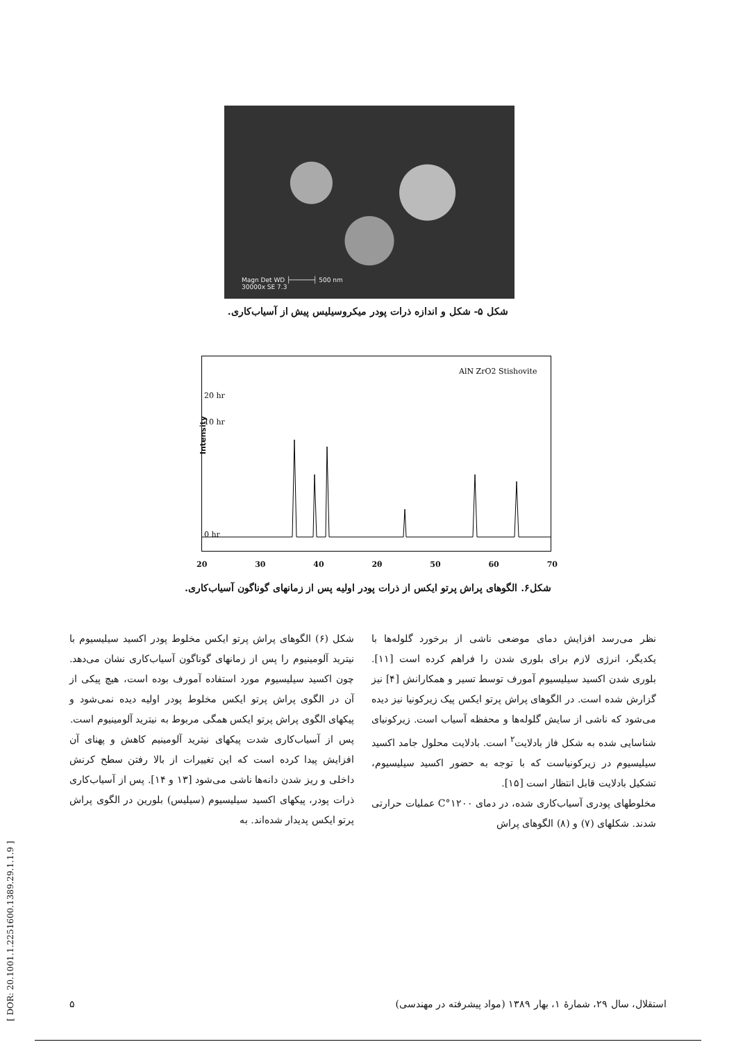Magn Det WD ├──────┤ 500 nm
30000x SE 7.3
شکل ۵- شکل و اندازه ذرات پودر میکروسیلیس پیش از آسیاب‌کاری.
AlN ZrO2 Stishovite
20 hr
10 hr
0 hr
Intensity
20 30 40 2θ 50 60 70
شکل۶. الگوهای پراش پرتو ایکس از ذرات پودر اولیه پس از زمانهای گوناگون آسیاب‌کاری.
شکل (۶) الگوهای پراش پرتو ایکس مخلوط پودر اکسید سیلیسیوم با نیترید آلومینیوم را پس از زمانهای گوناگون آسیاب‌کاری نشان می‌دهد. چون اکسید سیلیسیوم مورد استفاده آمورف بوده است، هیچ پیکی از آن در الگوی پراش پرتو ایکس مخلوط پودر اولیه دیده نمی‌شود و پیکهای الگوی پراش پرتو ایکس همگی مربوط به نیترید آلومینیوم است.
پس از آسیاب‌کاری شدت پیکهای نیترید آلومینیم کاهش و پهنای آن افزایش پیدا کرده است که این تغییرات از بالا رفتن سطح کرنش داخلی و ریز شدن دانه‌ها ناشی می‌شود [۱۳ و ۱۴]. پس از آسیاب‌کاری ذرات پودر، پیکهای اکسید سیلیسیوم (سیلیس) بلورین در الگوی پراش پرتو ایکس پدیدار شده‌اند. به
نظر می‌رسد افزایش دمای موضعی ناشی از برخورد گلوله‌ها با یکدیگر، انرژی لازم برای بلوری شدن را فراهم کرده است [۱۱]. بلوری شدن اکسید سیلیسیوم آمورف توسط تسیر و همکارانش [۴] نیز گزارش شده است. در الگوهای پراش پرتو ایکس پیک زیرکونیا نیز دیده می‌شود که ناشی از سایش گلوله‌ها و محفظه آسیاب است. زیرکونیای شناسایی شده به شکل فاز بادلایت<sup>۲</sup> است. بادلایت محلول جامد اکسید سیلیسیوم در زیرکونیاست که با توجه به حضور اکسید سیلیسیوم، تشکیل بادلایت قابل انتظار است [۱۵].
مخلوطهای پودری آسیاب‌کاری شده، در دمای ۱۲۰۰°C عملیات حرارتی شدند. شکلهای (۷) و (۸) الگوهای پراش
استقلال، سال ۲۹، شمارهٔ ۱، بهار ۱۳۸۹ (مواد پیشرفته در مهندسی) ۵
[ DOR: 20.1001.1.2251600.1389.29.1.1.9 ]